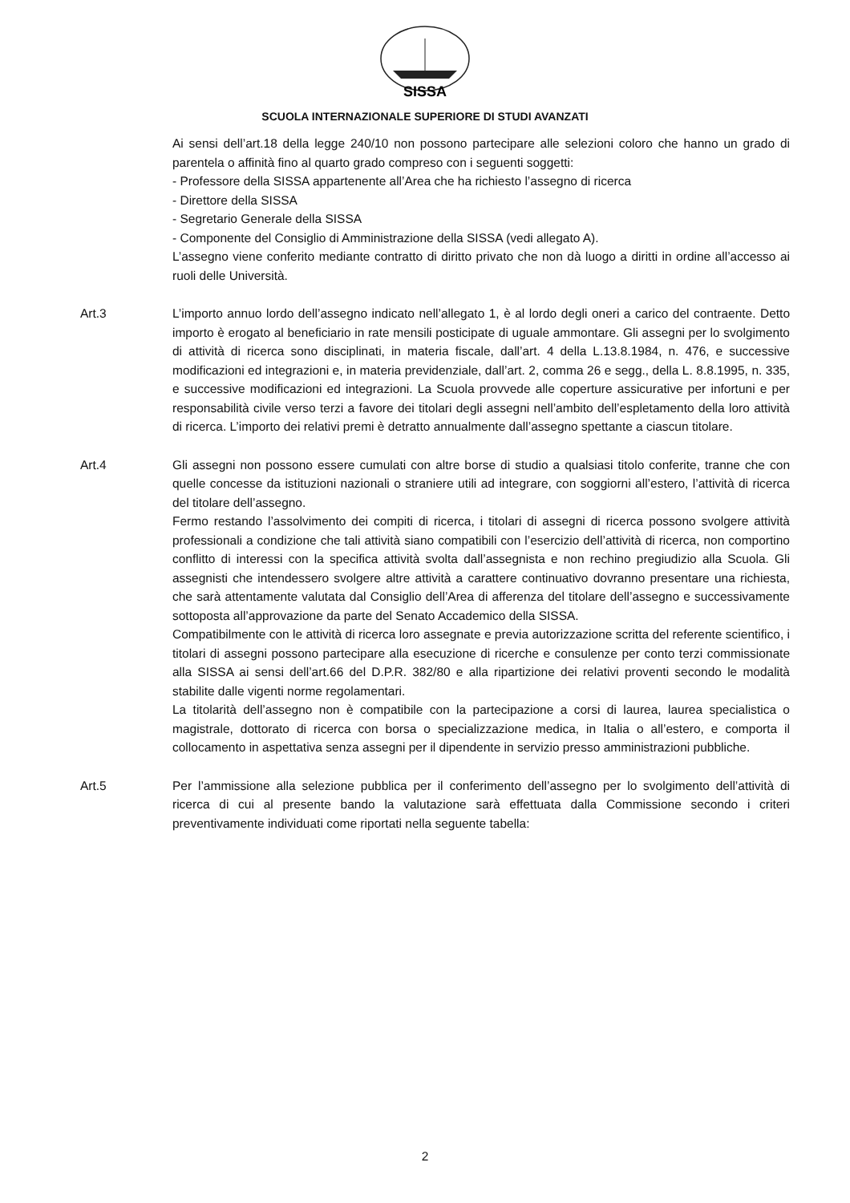SISSA
SCUOLA INTERNAZIONALE SUPERIORE DI STUDI AVANZATI
Ai sensi dell’art.18 della legge 240/10 non possono partecipare alle selezioni coloro che hanno un grado di parentela o affinità fino al quarto grado compreso con i seguenti soggetti:
- Professore della SISSA appartenente all’Area che ha richiesto l’assegno di ricerca
- Direttore della SISSA
- Segretario Generale della SISSA
- Componente del Consiglio di Amministrazione della SISSA (vedi allegato A).
L’assegno viene conferito mediante contratto di diritto privato che non dà luogo a diritti in ordine all’accesso ai ruoli delle Università.
Art.3 L’importo annuo lordo dell’assegno indicato nell’allegato 1, è al lordo degli oneri a carico del contraente. Detto importo è erogato al beneficiario in rate mensili posticipate di uguale ammontare. Gli assegni per lo svolgimento di attività di ricerca sono disciplinati, in materia fiscale, dall’art. 4 della L.13.8.1984, n. 476, e successive modificazioni ed integrazioni e, in materia previdenziale, dall’art. 2, comma 26 e segg., della L. 8.8.1995, n. 335, e successive modificazioni ed integrazioni. La Scuola provvede alle coperture assicurative per infortuni e per responsabilità civile verso terzi a favore dei titolari degli assegni nell’ambito dell’espletamento della loro attività di ricerca. L’importo dei relativi premi è detratto annualmente dall’assegno spettante a ciascun titolare.
Art.4 Gli assegni non possono essere cumulati con altre borse di studio a qualsiasi titolo conferite, tranne che con quelle concesse da istituzioni nazionali o straniere utili ad integrare, con soggiorni all’estero, l’attività di ricerca del titolare dell’assegno.
Fermo restando l’assolvimento dei compiti di ricerca, i titolari di assegni di ricerca possono svolgere attività professionali a condizione che tali attività siano compatibili con l’esercizio dell’attività di ricerca, non comportino conflitto di interessi con la specifica attività svolta dall’assegnista e non rechino pregiudizio alla Scuola. Gli assegnisti che intendessero svolgere altre attività a carattere continuativo dovranno presentare una richiesta, che sarà attentamente valutata dal Consiglio dell’Area di afferenza del titolare dell’assegno e successivamente sottoposta all’approvazione da parte del Senato Accademico della SISSA.
Compatibilmente con le attività di ricerca loro assegnate e previa autorizzazione scritta del referente scientifico, i titolari di assegni possono partecipare alla esecuzione di ricerche e consulenze per conto terzi commissionate alla SISSA ai sensi dell’art.66 del D.P.R. 382/80 e alla ripartizione dei relativi proventi secondo le modalità stabilite dalle vigenti norme regolamentari.
La titolarità dell’assegno non è compatibile con la partecipazione a corsi di laurea, laurea specialistica o magistrale, dottorato di ricerca con borsa o specializzazione medica, in Italia o all’estero, e comporta il collocamento in aspettativa senza assegni per il dipendente in servizio presso amministrazioni pubbliche.
Art.5 Per l’ammissione alla selezione pubblica per il conferimento dell’assegno per lo svolgimento dell’attività di ricerca di cui al presente bando la valutazione sarà effettuata dalla Commissione secondo i criteri preventivamente individuati come riportati nella seguente tabella:
2